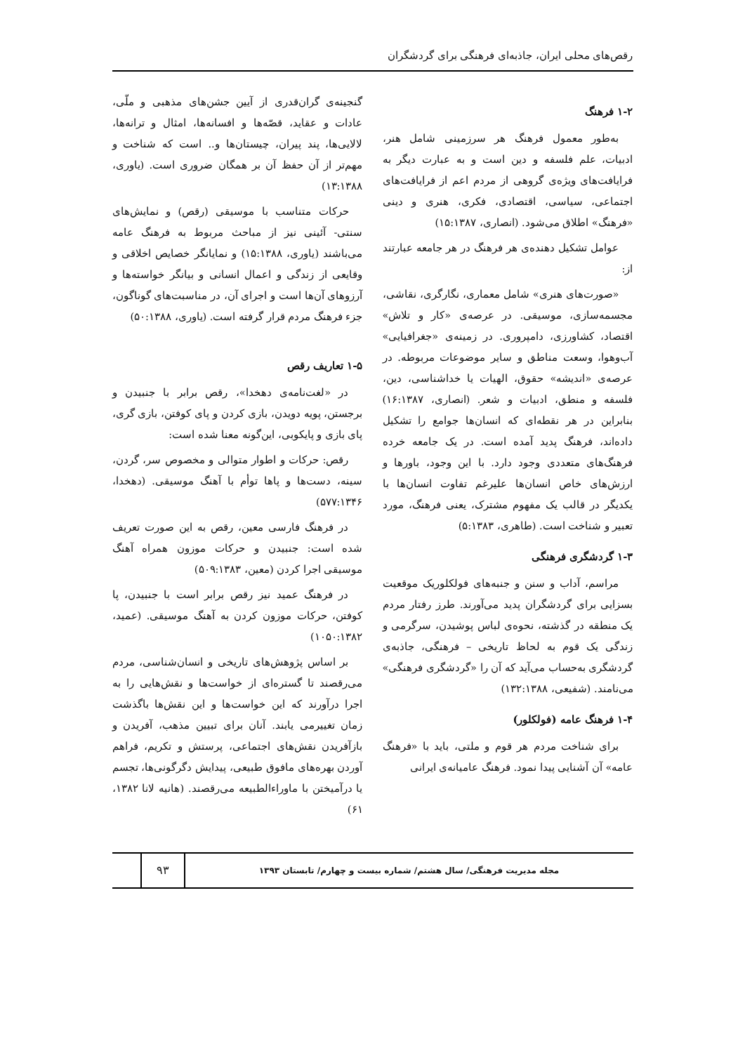رقص‌های محلی ایران، جاذبه‌ای فرهنگی برای گردشگران
۱-۲ فرهنگ
به‌طور معمول فرهنگ هر سرزمینی شامل هنر، ادبیات، علم فلسفه و دین است و به عبارت دیگر به فرایافت‌های ویژه‌ی گروهی از مردم اعم از فرایافت‌های اجتماعی، سیاسی، اقتصادی، فکری، هنری و دینی «فرهنگ» اطلاق می‌شود. (انصاری، ۱۵:۱۳۸۷)
عوامل تشکیل دهنده‌ی هر فرهنگ در هر جامعه عبارتند از:
«صورت‌های هنری» شامل معماری، نگارگری، نقاشی، مجسمه‌سازی، موسیقی. در عرصه‌ی «کار و تلاش» اقتصاد، کشاورزی، دامپروری. در زمینه‌ی «جغرافیایی» آب‌وهوا، وسعت مناطق و سایر موضوعات مربوطه. در عرصه‌ی «اندیشه» حقوق، الهیات یا خداشناسی، دین، فلسفه و منطق، ادبیات و شعر. (انصاری، ۱۶:۱۳۸۷) بنابراین در هر نقطه‌ای که انسان‌ها جوامع را تشکیل داده‌اند، فرهنگ پدید آمده است. در یک جامعه خرده فرهنگ‌های متعددی وجود دارد. با این وجود، باورها و ارزش‌های خاص انسان‌ها علیرغم تفاوت انسان‌ها با یکدیگر در قالب یک مفهوم مشترک، یعنی فرهنگ، مورد تعبیر و شناخت است. (طاهری، ۵:۱۳۸۳)
۱-۳ گردشگری فرهنگی
مراسم، آداب و سنن و جنبه‌های فولکلوریک موقعیت بسزایی برای گردشگران پدید می‌آورند. طرز رفتار مردم یک منطقه در گذشته، نحوه‌ی لباس پوشیدن، سرگرمی و زندگی یک قوم به لحاظ تاریخی – فرهنگی، جاذبه‌ی گردشگری به‌حساب می‌آید که آن را «گردشگری فرهنگی» می‌نامند. (شفیعی، ۱۳۲:۱۳۸۸)
۱-۴ فرهنگ عامه (فولکلور)
برای شناخت مردم هر قوم و ملتی، باید با «فرهنگ عامه» آن آشنایی پیدا نمود. فرهنگ عامیانه‌ی ایرانی
گنجینه‌ی گران‌قدری از آیین جشن‌های مذهبی و ملّی، عادات و عقاید، قصّه‌ها و افسانه‌ها، امثال و ترانه‌ها، لالایی‌ها، پند پیران، چیستان‌ها و.. است که شناخت و مهم‌تر از آن حفظ آن بر همگان ضروری است. (یاوری، ۱۳:۱۳۸۸)
حرکات متناسب با موسیقی (رقص) و نمایش‌های سنتی- آئینی نیز از مباحث مربوط به فرهنگ عامه می‌باشند (یاوری، ۱۵:۱۳۸۸) و نمایانگر خصایص اخلاقی و وقایعی از زندگی و اعمال انسانی و بیانگر خواسته‌ها و آرزوهای آن‌ها است و اجرای آن، در مناسبت‌های گوناگون، جزء فرهنگ مردم قرار گرفته است. (یاوری، ۵۰:۱۳۸۸)
۱-۵ تعاریف رقص
در «لغت‌نامه‌ی دهخدا»، رقص برابر با جنبیدن و برجستن، پویه دویدن، بازی کردن و پای کوفتن، بازی گری، پای بازی و پایکوبی، این‌گونه معنا شده است:
رقص: حرکات و اطوار متوالی و مخصوص سر، گردن، سینه، دست‌ها و پاها توأم با آهنگ موسیقی. (دهخدا، ۵۷۷:۱۳۴۶)
در فرهنگ فارسی معین، رقص به این صورت تعریف شده است: جنبیدن و حرکات موزون همراه آهنگ موسیقی اجرا کردن (معین، ۵۰۹:۱۳۸۳)
در فرهنگ عمید نیز رقص برابر است با جنبیدن، پا کوفتن، حرکات موزون کردن به آهنگ موسیقی. (عمید، ۱۰۵۰:۱۳۸۲)
بر اساس پژوهش‌های تاریخی و انسان‌شناسی، مردم می‌رقصند تا گستره‌ای از خواست‌ها و نقش‌هایی را به اجرا درآورند که این خواست‌ها و این نقش‌ها باگذشت زمان تغییرمی یابند. آنان برای تبیین مذهب، آفریدن و بازآفریدن نقش‌های اجتماعی، پرستش و تکریم، فراهم آوردن بهره‌های مافوق طبیعی، پیدایش دگرگونی‌ها، تجسم یا درآمیختن با ماوراءالطبیعه می‌رقصند. (هانیه لانا ۱۳۸۲، ۶۱)
مجله مدیریت فرهنگی/ سال هشتم/ شماره بیست و چهارم/ تابستان ۱۳۹۳
۹۳